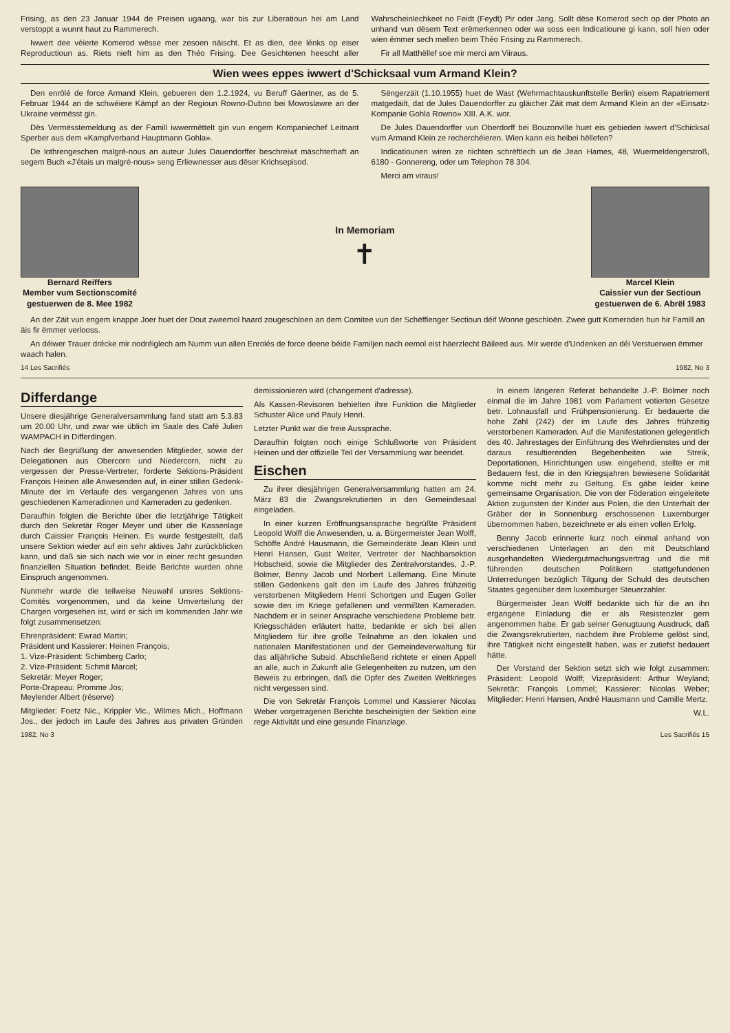Frising, as den 23 Januar 1944 de Preisen ugaang, war bis zur Liberatioun hei am Land verstoppt a wunnt haut zu Rammerech.
Iwwert dee vèierte Komerod wësse mer zesoen näischt. Et as dien, dee lénks op eiser Reproductioun as. Riets nieft him as den Théo Frising. Dee Gesichtenen heescht aller Wahrscheinlechkeet no Feidt (Feydt) Pir oder Jang. Sollt dëse Komerod sech op der Photo an unhand vun dësem Text erëmerkennen oder wa soss een Indicatioune gi kann, soll hien oder wien ëmmer sech mellen beim Théo Frising zu Rammerech.
Fir all Matthëllef soe mir merci am Viiraus.
Wien wees eppes iwwert d'Schicksaal vum Armand Klein?
Den enrôlé de force Armand Klein, gebueren den 1.2.1924, vu Beruff Gäertner, as de 5. Februar 1944 an de schwéiere Kämpf an der Regioun Rowno-Dubno bei Mowoslawre an der Ukraine vermësst gin.
Dës Vermësstemeldung as der Famill iwwermëttelt gin vun engem Kompaniechef Leitnant Sperber aus dem «Kampfverband Hauptmann Gohla».
De lothrengeschen malgré-nous an auteur Jules Dauendorffer beschreiwt mäschterhaft an segem Buch «J'étais un malgré-nous» seng Erliewnesser aus dëser Krichsepisod.
Sëngerzäit (1.10.1955) huet de Wast (Wehrmachtauskunftstelle Berlin) eisem Rapatriement matgedäilt, dat de Jules Dauendorffer zu gläicher Zäit mat dem Armand Klein an der «Einsatz-Kompanie Gohla Rowno» XIII. A.K. wor.
De Jules Dauendorffer vun Oberdorff bei Bouzonville huet eis gebieden iwwert d'Schicksal vum Armand Klein ze recherchéieren. Wien kann eis heibei hëllefen?
Indicatiounen wiren ze riichten schrëftlech un de Jean Hames, 48, Wuermeldengerstroß, 6180 - Gonnereng, oder um Telephon 78 304.
Merci am viraus!
Bernard Reiffers
Member vum Sectionscomité
gestuerwen de 8. Mee 1982
In Memoriam
✝
Marcel Klein
Caissier vun der Sectioun
gestuerwen de 6. Abrël 1983
An der Zäit vun engem knappe Joer huet der Dout zweemol haard zougeschloen an dem Comitee vun der Schëfflenger Sectioun déif Wonne geschloën. Zwee gutt Komeroden hun hir Famill an äis fir ëmmer verlooss.
An déiwer Trauer drécke mir nodréiglech am Numm vun allen Enrolés de force deene béide Familjen nach eemol eist häerzlecht Bäileed aus. Mir werde d'Undenken an déi Verstuerwen ëmmer waach halen.
14 Les Sacrifiés 1982, No 3
Differdange
Unsere diesjährige Generalversammlung fand statt am 5.3.83 um 20.00 Uhr, und zwar wie üblich im Saale des Café Julien WAMPACH in Differdingen.
Nach der Begrüßung der anwesenden Mitglieder, sowie der Delegationen aus Obercorn und Niedercorn, nicht zu vergessen der Presse-Vertreter, forderte Sektions-Präsident François Heinen alle Anwesenden auf, in einer stillen Gedenk-Minute der im Verlaufe des vergangenen Jahres von uns geschiedenen Kameradinnen und Kameraden zu gedenken.
Daraufhin folgten die Berichte über die letztjährige Tätigkeit durch den Sekretär Roger Meyer und über die Kassenlage durch Caissier François Heinen. Es wurde festgestellt, daß unsere Sektion wieder auf ein sehr aktives Jahr zurückblicken kann, und daß sie sich nach wie vor in einer recht gesunden finanziellen Situation befindet. Beide Berichte wurden ohne Einspruch angenommen.
Nunmehr wurde die teilweise Neuwahl unsres Sektions-Comités vorgenommen, und da keine Umverteilung der Chargen vorgesehen ist, wird er sich im kommenden Jahr wie folgt zusammensetzen:
Ehrenpräsident: Ewrad Martin;
Präsident und Kassierer: Heinen François;
1. Vize-Präsident: Schimberg Carlo;
2. Vize-Präsident: Schmit Marcel;
Sekretär: Meyer Roger;
Porte-Drapeau: Promme Jos;
Meylender Albert (réserve)
Mitglieder: Foetz Nic., Krippler Vic., Wilmes Mich., Hoffmann Jos., der jedoch im Laufe des Jahres aus privaten Gründen demissionieren wird (changement d'adresse).
Als Kassen-Revisoren behielten ihre Funktion die Mitglieder Schuster Alice und Pauly Henri.
Letzter Punkt war die freie Aussprache.
Daraufhin folgten noch einige Schlußworte von Präsident Heinen und der offizielle Teil der Versammlung war beendet.
Eischen
Zu ihrer diesjährigen Generalversammlung hatten am 24. März 83 die Zwangsrekrutierten in den Gemeindesaal eingeladen.
In einer kurzen Eröffnungsansprache begrüßte Präsident Leopold Wolff die Anwesenden, u. a. Bürgermeister Jean Wolff, Schöffe André Hausmann, die Gemeinderäte Jean Klein und Henri Hansen, Gust Welter, Vertreter der Nachbarsektion Hobscheid, sowie die Mitglieder des Zentralvorstandes, J.-P. Bolmer, Benny Jacob und Norbert Lallemang. Eine Minute stillen Gedenkens galt den im Laufe des Jahres frühzeitig verstorbenen Mitgliedern Henri Schortgen und Eugen Goller sowie den im Kriege gefallenen und vermißten Kameraden. Nachdem er in seiner Ansprache verschiedene Probleme betr. Kriegsschäden erläutert hatte, bedankte er sich bei allen Mitgliedern für ihre große Teilnahme an den lokalen und nationalen Manifestationen und der Gemeindeverwaltung für das alljährliche Subsid. Abschließend richtete er einen Appell an alle, auch in Zukunft alle Gelegenheiten zu nutzen, um den Beweis zu erbringen, daß die Opfer des Zweiten Weltkrieges nicht vergessen sind.
Die von Sekretär François Lommel und Kassierer Nicolas Weber vorgetragenen Berichte bescheinigten der Sektion eine rege Aktivität und eine gesunde Finanzlage.
In einem längeren Referat behandelte J.-P. Bolmer noch einmal die im Jahre 1981 vom Parlament votierten Gesetze betr. Lohnausfall und Frühpensionierung. Er bedauerte die hohe Zahl (242) der im Laufe des Jahres frühzeitig verstorbenen Kameraden. Auf die Manifestationen gelegentlich des 40. Jahrestages der Einführung des Wehrdienstes und der daraus resultierenden Begebenheiten wie Streik, Deportationen, Hinrichtungen usw. eingehend, stellte er mit Bedauern fest, die in den Kriegsjahren bewiesene Solidarität komme nicht mehr zu Geltung. Es gäbe leider keine gemeinsame Organisation. Die von der Föderation eingeleitete Aktion zugunsten der Kinder aus Polen, die den Unterhalt der Gräber der in Sonnenburg erschossenen Luxemburger übernommen haben, bezeichnete er als einen vollen Erfolg.
Benny Jacob erinnerte kurz noch einmal anhand von verschiedenen Unterlagen an den mit Deutschland ausgehandelten Wiedergutmachungsvertrag und die mit führenden deutschen Politikern stattgefundenen Unterredungen bezüglich Tilgung der Schuld des deutschen Staates gegenüber dem luxemburger Steuerzahler.
Bürgermeister Jean Wolff bedankte sich für die an ihn ergangene Einladung die er als Resistenzler gern angenommen habe. Er gab seiner Genugtuung Ausdruck, daß die Zwangsrekrutierten, nachdem ihre Probleme gelöst sind, ihre Tätigkeit nicht eingestellt haben, was er zutiefst bedauert hätte.
Der Vorstand der Sektion setzt sich wie folgt zusammen: Präsident: Leopold Wolff; Vizepräsident: Arthur Weyland; Sekretär: François Lommel; Kassierer: Nicolas Weber; Mitglieder: Henri Hansen, André Hausmann und Camille Mertz.
W.L.
1982, No 3 Les Sacrifiés 15